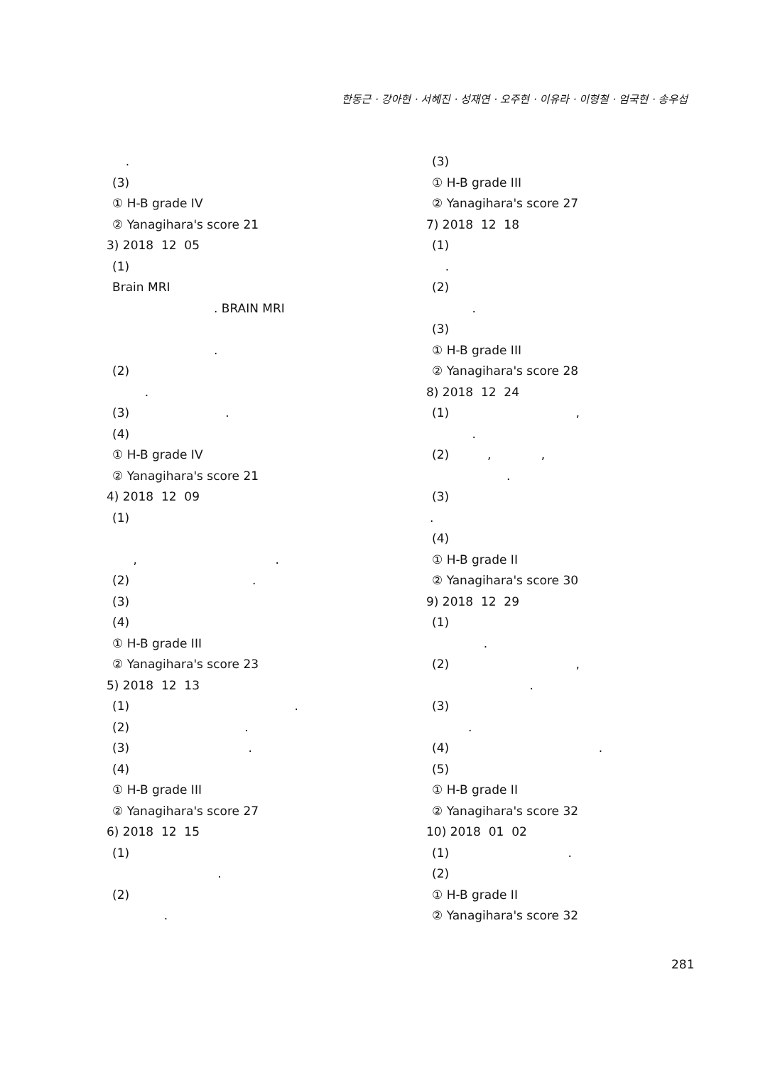한동근 · 강아현 · 서혜진 · 성재연 · 오주현 · 이유라 · 이형철 · 엄국현 · 송우섭
.
(3)
① H-B grade IV
② Yanagihara's score 21
3) 2018 12 05
(1)
Brain MRI
. BRAIN MRI
.
(2)
.
(3) .
(4)
① H-B grade IV
② Yanagihara's score 21
4) 2018 12 09
(1)
, .
(2) .
(3)
(4)
① H-B grade III
② Yanagihara's score 23
5) 2018 12 13
(1) .
(2) .
(3) .
(4)
① H-B grade III
② Yanagihara's score 27
6) 2018 12 15
(1)
.
(2)
.
(3)
① H-B grade III
② Yanagihara's score 27
7) 2018 12 18
(1)
.
(2)
.
(3)
① H-B grade III
② Yanagihara's score 28
8) 2018 12 24
(1) ,
.
(2) , ,
.
(3)
.
(4)
① H-B grade II
② Yanagihara's score 30
9) 2018 12 29
(1)
.
(2) ,
.
(3)
.
(4) .
(5)
① H-B grade II
② Yanagihara's score 32
10) 2018 01 02
(1) .
(2)
① H-B grade II
② Yanagihara's score 32
281